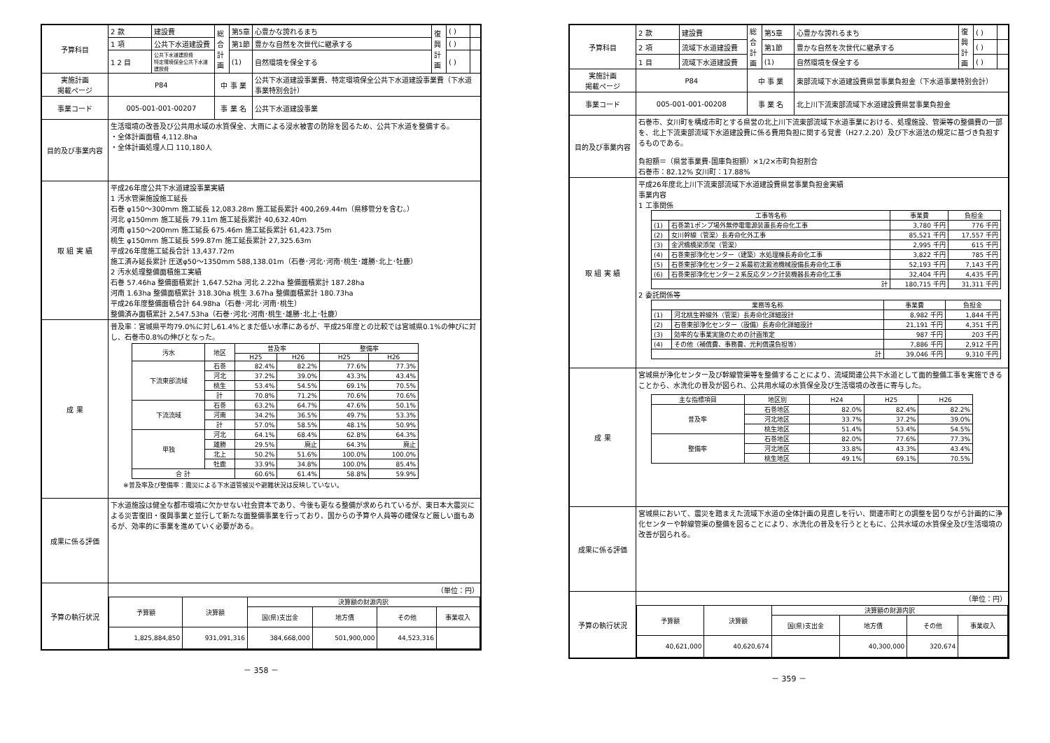| 予算科目 | 2 款 | 建設費 | 総合計画 | 第5章 | 心豊かな誇れるまち | 復興計画 | ( ) | |
| | 1 項 | 公共下水道建設費 | | 第1節 | 豊かな自然を次世代に継承する | | ( ) | |
| | 1 2 目 | 公共下水道建設費 特定環境保全公共下水道建設費 | | (1) | 自然環境を保全する | | ( ) | |
| 実施計画 掲載ページ | P84 | | 中 事 業 | | 公共下水道建設事業費、特定環境保全公共下水道建設事業費（下水道事業特別会計） | | | |
| 事業コード | 005-001-001-00207 | | 事 業 名 | | 公共下水道建設事業 | | | |
| 目的及び事業内容 | 生活環境の改善及び公共用水域の水質保全、大雨による浸水被害の防除を図るため、公共下水道を整備する。 ・全体計画面積 4,112.8ha ・全体計画処理人口 110,180人 | | | | | | | |
| 取 組 実 績 | 平成26年度公共下水道建設事業実績 1 汚水管渠施設施工延長 石巻 φ150～300mm 施工延長 12,083.28m 施工延長累計 400,269.44m（県移管分を含む。） 河北 φ150mm 施工延長 79.11m 施工延長累計 40,632.40m 河南 φ150～200mm 施工延長 675.46m 施工延長累計 61,423.75m 桃生 φ150mm 施工延長 599.87m 施工延長累計 27,325.63m 平成26年度施工延長合計 13,437.72m 施工済み延長累計 圧送φ50～1350mm 588,138.01m（石巻･河北･河南･桃生･雄勝･北上･牡鹿） 2 汚水処理整備面積施工実績 石巻 57.46ha 整備面積累計 1,647.52ha 河北 2.22ha 整備面積累計 187.28ha 河南 1.63ha 整備面積累計 318.30ha 桃生 3.67ha 整備面積累計 180.73ha 平成26年度整備面積合計 64.98ha（石巻･河北･河南･桃生） 整備済み面積累計 2,547.53ha（石巻･河北･河南･桃生･雄勝･北上･牡鹿） | | | | | | | |
| 成 果 | 普及率：宮城県平均79.0%に対し61.4%とまだ低い水準にあるが、平成25年度との比較では宮城県0.1%の伸びに対し、石巻市0.8%の伸びとなった。 / 汚水 / 地区 / 普及率 / / 整備率 / / / --- / --- / --- / --- / --- / --- / / / / H25 / H26 / H25 / H26 / / 下流東部流域 / 石巻 / 82.4% / 82.2% / 77.6% / 77.3% / / / 河北 / 37.2% / 39.0% / 43.3% / 43.4% / / / 桃生 / 53.4% / 54.5% / 69.1% / 70.5% / / / 計 / 70.8% / 71.2% / 70.6% / 70.6% / / 下流流域 / 石巻 / 63.2% / 64.7% / 47.6% / 50.1% / / / 河南 / 34.2% / 36.5% / 49.7% / 53.3% / / / 計 / 57.0% / 58.5% / 48.1% / 50.9% / / 単独 / 河北 / 64.1% / 68.4% / 62.8% / 64.3% / / / 雄勝 / 29.5% / 廃止 / 64.3% / 廃止 / / / 北上 / 50.2% / 51.6% / 100.0% / 100.0% / / / 牡鹿 / 33.9% / 34.8% / 100.0% / 85.4% / / 合 計 / / 60.6% / 61.4% / 58.8% / 59.9% / ※普及率及び整備率：震災による下水道管被災や避難状況は反映していない。 | | | | | | | |
| 成果に係る評価 | 下水道施設は健全な都市環境に欠かせない社会資本であり、今後も更なる整備が求められているが、東日本大震災による災害復旧・復興事業と並行して新たな面整備事業を行っており、国からの予算や人員等の確保など厳しい面もあるが、効率的に事業を進めていく必要がある。 | | | | | | | |
| 予算の執行状況 | （単位：円） / 予算額 / 決算額 / 決算額の財源内訳 / / / / / / / 国(県)支出金 / 地方債 / その他 / 事業収入 / / 1,825,884,850 / 931,091,316 / 384,668,000 / 501,900,000 / 44,523,316 / / | | | | | | | |
－ 358 －
| 予算科目 | 2 款 | 建設費 | 総合計画 | 第5章 | 心豊かな誇れるまち | 復興計画 | ( ) | |
| | 2 項 | 流域下水道建設費 | | 第1節 | 豊かな自然を次世代に継承する | | ( ) | |
| | 1 目 | 流域下水道建設費 | | (1) | 自然環境を保全する | | ( ) | |
| 実施計画 掲載ページ | P84 | | 中 事 業 | | 東部流域下水道建設費県営事業負担金（下水道事業特別会計） | | | |
| 事業コード | 005-001-001-00208 | | 事 業 名 | | 北上川下流東部流域下水道建設費県営事業負担金 | | | |
| 目的及び事業内容 | 石巻市、女川町を構成市町とする県営の北上川下流東部流域下水道事業における、処理施設、管渠等の整備費の一部を、北上下流東部流域下水道建設費に係る費用負担に関する覚書（H27.2.20）及び下水道法の規定に基づき負担するものである。 負担額＝（県営事業費-国庫負担額）×1/2×市町負担割合 石巻市：82.12% 女川町：17.88% | | | | | | | |
| 取 組 実 績 | 平成26年度北上川下流東部流域下水道建設費県営事業負担金実績 事業内容 1 工事関係 / 工事等名称 / / 事業費 / 負担金 / / --- / --- / --- / --- / / (1) / 石巻第1ポンプ場外無停電電源装置長寿命化工事 / 3,780 千円 / 776 千円 / / (2) / 女川幹線（管渠）長寿命化外工事 / 85,521 千円 / 17,557 千円 / / (3) / 金沢橋橋梁添架（管渠） / 2,995 千円 / 615 千円 / / (4) / 石巻東部浄化センター（建築）水処理棟長寿命化工事 / 3,822 千円 / 785 千円 / / (5) / 石巻東部浄化センター２系最初沈澱池機械設備長寿命化工事 / 52,193 千円 / 7,143 千円 / / (6) / 石巻東部浄化センター２系反応タンク計装機器長寿命化工事 / 32,404 千円 / 4,435 千円 / / 計 / / 180,715 千円 / 31,311 千円 / 2 委託関係等 / 業務等名称 / / 事業費 / 負担金 / / --- / --- / --- / --- / / (1) / 河北桃生幹線外（管渠）長寿命化詳細設計 / 8,982 千円 / 1,844 千円 / / (2) / 石巻東部浄化センター（設備）長寿命化詳細設計 / 21,191 千円 / 4,351 千円 / / (3) / 効率的な事業実施のための計画策定 / 987 千円 / 203 千円 / / (4) / その他（補償費、事務費、元利償還負担等） / 7,886 千円 / 2,912 千円 / / 計 / / 39,046 千円 / 9,310 千円 / | | | | | | | |
| 成 果 | 宮城県が浄化センター及び幹線管渠等を整備することにより、流域関連公共下水道として面的整備工事を実施できることから、水洗化の普及が図られ、公共用水域の水質保全及び生活環境の改善に寄与した。 / 主な指標項目 / 地区別 / H24 / H25 / H26 / / --- / --- / --- / --- / --- / / 普及率 / 石巻地区 / 82.0% / 82.4% / 82.2% / / / 河北地区 / 33.7% / 37.2% / 39.0% / / / 桃生地区 / 51.4% / 53.4% / 54.5% / / 整備率 / 石巻地区 / 82.0% / 77.6% / 77.3% / / / 河北地区 / 33.8% / 43.3% / 43.4% / / / 桃生地区 / 49.1% / 69.1% / 70.5% / | | | | | | | |
| 成果に係る評価 | 宮城県において、震災を踏まえた流域下水道の全体計画の見直しを行い、関連市町との調整を図りながら計画的に浄化センターや幹線管渠の整備を図ることにより、水洗化の普及を行うとともに、公共水域の水質保全及び生活環境の改善が図られる。 | | | | | | | |
| 予算の執行状況 | （単位：円） / 予算額 / 決算額 / 決算額の財源内訳 / / / / / / / 国(県)支出金 / 地方債 / その他 / 事業収入 / / 40,621,000 / 40,620,674 / / 40,300,000 / 320,674 / / | | | | | | | |
－ 359 －